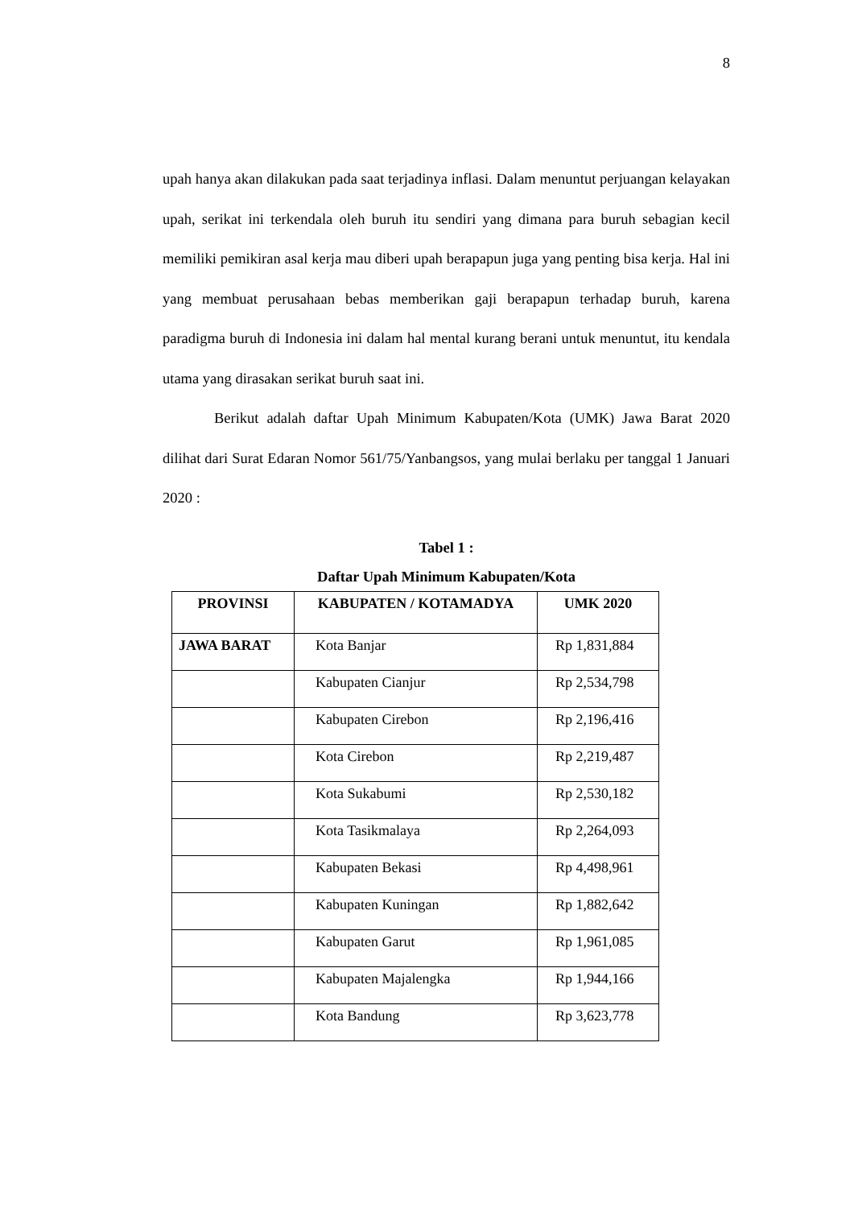8
upah hanya akan dilakukan pada saat terjadinya inflasi. Dalam menuntut perjuangan kelayakan upah, serikat ini terkendala oleh buruh itu sendiri yang dimana para buruh sebagian kecil memiliki pemikiran asal kerja mau diberi upah berapapun juga yang penting bisa kerja. Hal ini yang membuat perusahaan bebas memberikan gaji berapapun terhadap buruh, karena paradigma buruh di Indonesia ini dalam hal mental kurang berani untuk menuntut, itu kendala utama yang dirasakan serikat buruh saat ini.
Berikut adalah daftar Upah Minimum Kabupaten/Kota (UMK) Jawa Barat 2020 dilihat dari Surat Edaran Nomor 561/75/Yanbangsos, yang mulai berlaku per tanggal 1 Januari 2020 :
Tabel 1 :
Daftar Upah Minimum Kabupaten/Kota
| PROVINSI | KABUPATEN / KOTAMADYA | UMK 2020 |
| --- | --- | --- |
| JAWA BARAT | Kota Banjar | Rp 1,831,884 |
| | Kabupaten Cianjur | Rp 2,534,798 |
| | Kabupaten Cirebon | Rp 2,196,416 |
| | Kota Cirebon | Rp 2,219,487 |
| | Kota Sukabumi | Rp 2,530,182 |
| | Kota Tasikmalaya | Rp 2,264,093 |
| | Kabupaten Bekasi | Rp 4,498,961 |
| | Kabupaten Kuningan | Rp 1,882,642 |
| | Kabupaten Garut | Rp 1,961,085 |
| | Kabupaten Majalengka | Rp 1,944,166 |
| | Kota Bandung | Rp 3,623,778 |